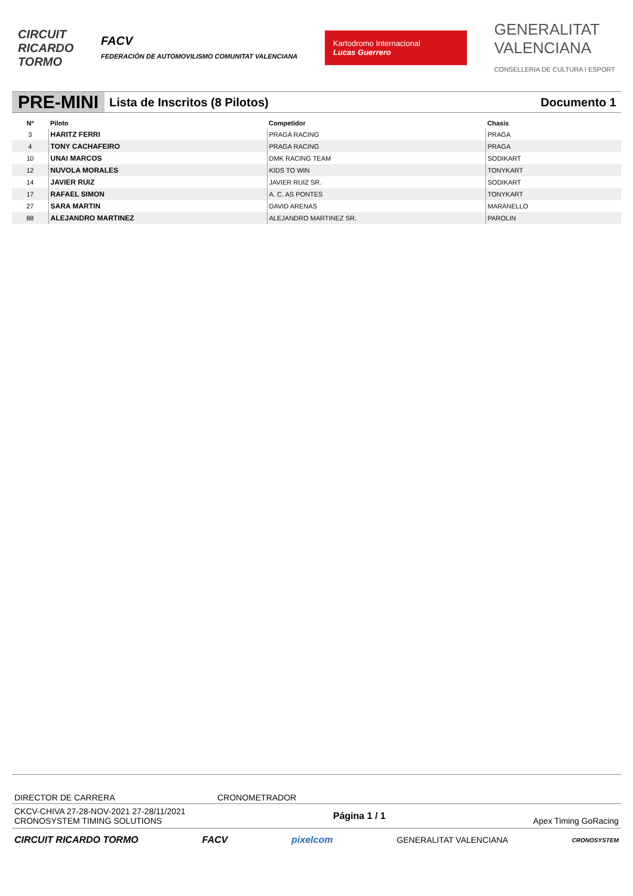CIRCUIT
RICARDO
TORMO
FACV
FEDERACIÓN DE AUTOMOVILISMO COMUNITAT VALENCIANA
Kartodromo Internacional
Lucas Guerrero
GENERALITAT
VALENCIANA
CONSELLERIA DE CULTURA I ESPORT
PRE-MINI
Lista de Inscritos (8 Pilotos) Documento 1
| Nº | Piloto | Competidor | Chasis |
| --- | --- | --- | --- |
| 3 | HARITZ FERRI | PRAGA RACING | PRAGA |
| 4 | TONY CACHAFEIRO | PRAGA RACING | PRAGA |
| 10 | UNAI MARCOS | DMK RACING TEAM | SODIKART |
| 12 | NUVOLA MORALES | KIDS TO WIN | TONYKART |
| 14 | JAVIER RUIZ | JAVIER RUIZ SR. | SODIKART |
| 17 | RAFAEL SIMON | A. C. AS PONTES | TONYKART |
| 27 | SARA MARTIN | DAVID ARENAS | MARANELLO |
| 88 | ALEJANDRO MARTINEZ | ALEJANDRO MARTINEZ SR. | PAROLIN |
DIRECTOR DE CARRERA CRONOMETRADOR
CKCV-CHIVA 27-28-NOV-2021 27-28/11/2021
CRONOSYSTEM TIMING SOLUTIONS
Página 1 / 1
Apex Timing GoRacing
CIRCUIT RICARDO TORMO FACV pixelcom GENERALITAT VALENCIANA CRONOSYSTEM